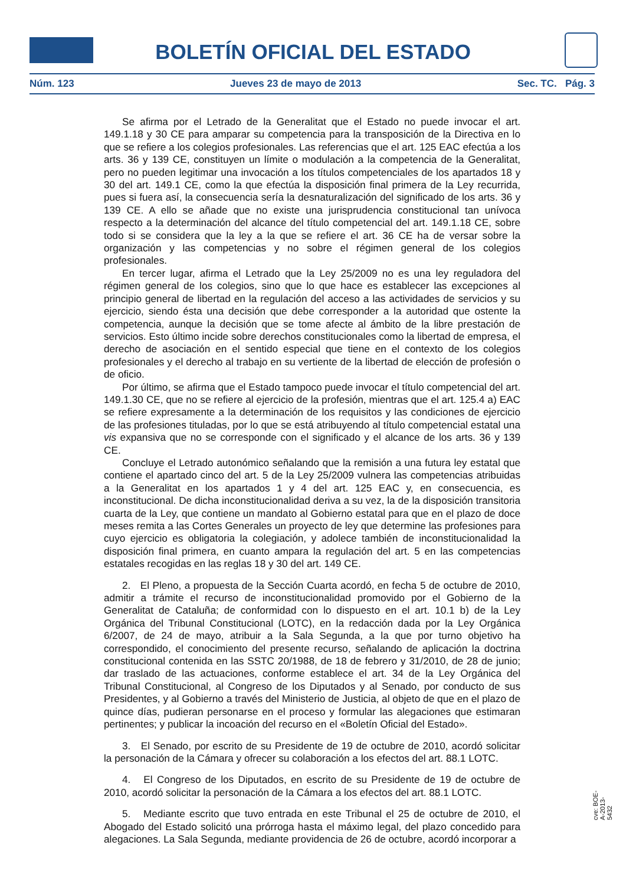BOLETÍN OFICIAL DEL ESTADO
Núm. 123 Jueves 23 de mayo de 2013 Sec. TC. Pág. 3
Se afirma por el Letrado de la Generalitat que el Estado no puede invocar el art. 149.1.18 y 30 CE para amparar su competencia para la transposición de la Directiva en lo que se refiere a los colegios profesionales. Las referencias que el art. 125 EAC efectúa a los arts. 36 y 139 CE, constituyen un límite o modulación a la competencia de la Generalitat, pero no pueden legitimar una invocación a los títulos competenciales de los apartados 18 y 30 del art. 149.1 CE, como la que efectúa la disposición final primera de la Ley recurrida, pues si fuera así, la consecuencia sería la desnaturalización del significado de los arts. 36 y 139 CE. A ello se añade que no existe una jurisprudencia constitucional tan unívoca respecto a la determinación del alcance del título competencial del art. 149.1.18 CE, sobre todo si se considera que la ley a la que se refiere el art. 36 CE ha de versar sobre la organización y las competencias y no sobre el régimen general de los colegios profesionales.
En tercer lugar, afirma el Letrado que la Ley 25/2009 no es una ley reguladora del régimen general de los colegios, sino que lo que hace es establecer las excepciones al principio general de libertad en la regulación del acceso a las actividades de servicios y su ejercicio, siendo ésta una decisión que debe corresponder a la autoridad que ostente la competencia, aunque la decisión que se tome afecte al ámbito de la libre prestación de servicios. Esto último incide sobre derechos constitucionales como la libertad de empresa, el derecho de asociación en el sentido especial que tiene en el contexto de los colegios profesionales y el derecho al trabajo en su vertiente de la libertad de elección de profesión o de oficio.
Por último, se afirma que el Estado tampoco puede invocar el título competencial del art. 149.1.30 CE, que no se refiere al ejercicio de la profesión, mientras que el art. 125.4 a) EAC se refiere expresamente a la determinación de los requisitos y las condiciones de ejercicio de las profesiones tituladas, por lo que se está atribuyendo al título competencial estatal una vis expansiva que no se corresponde con el significado y el alcance de los arts. 36 y 139 CE.
Concluye el Letrado autonómico señalando que la remisión a una futura ley estatal que contiene el apartado cinco del art. 5 de la Ley 25/2009 vulnera las competencias atribuidas a la Generalitat en los apartados 1 y 4 del art. 125 EAC y, en consecuencia, es inconstitucional. De dicha inconstitucionalidad deriva a su vez, la de la disposición transitoria cuarta de la Ley, que contiene un mandato al Gobierno estatal para que en el plazo de doce meses remita a las Cortes Generales un proyecto de ley que determine las profesiones para cuyo ejercicio es obligatoria la colegiación, y adolece también de inconstitucionalidad la disposición final primera, en cuanto ampara la regulación del art. 5 en las competencias estatales recogidas en las reglas 18 y 30 del art. 149 CE.
2. El Pleno, a propuesta de la Sección Cuarta acordó, en fecha 5 de octubre de 2010, admitir a trámite el recurso de inconstitucionalidad promovido por el Gobierno de la Generalitat de Cataluña; de conformidad con lo dispuesto en el art. 10.1 b) de la Ley Orgánica del Tribunal Constitucional (LOTC), en la redacción dada por la Ley Orgánica 6/2007, de 24 de mayo, atribuir a la Sala Segunda, a la que por turno objetivo ha correspondido, el conocimiento del presente recurso, señalando de aplicación la doctrina constitucional contenida en las SSTC 20/1988, de 18 de febrero y 31/2010, de 28 de junio; dar traslado de las actuaciones, conforme establece el art. 34 de la Ley Orgánica del Tribunal Constitucional, al Congreso de los Diputados y al Senado, por conducto de sus Presidentes, y al Gobierno a través del Ministerio de Justicia, al objeto de que en el plazo de quince días, pudieran personarse en el proceso y formular las alegaciones que estimaran pertinentes; y publicar la incoación del recurso en el «Boletín Oficial del Estado».
3. El Senado, por escrito de su Presidente de 19 de octubre de 2010, acordó solicitar la personación de la Cámara y ofrecer su colaboración a los efectos del art. 88.1 LOTC.
4. El Congreso de los Diputados, en escrito de su Presidente de 19 de octubre de 2010, acordó solicitar la personación de la Cámara a los efectos del art. 88.1 LOTC.
5. Mediante escrito que tuvo entrada en este Tribunal el 25 de octubre de 2010, el Abogado del Estado solicitó una prórroga hasta el máximo legal, del plazo concedido para alegaciones. La Sala Segunda, mediante providencia de 26 de octubre, acordó incorporar a
cve: BOE-A-2013-5432